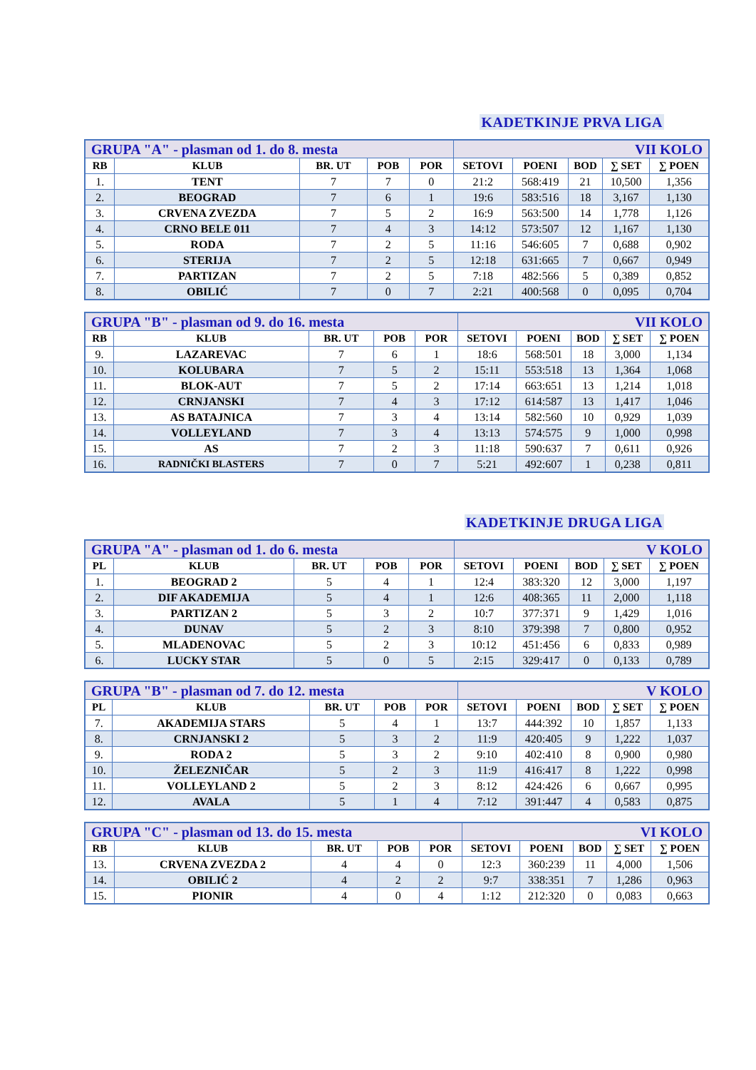KADETKINJE PRVA LIGA
| GRUPA "A" - plasman od 1. do 8. mesta | | | | | VII KOLO | | | | |
| RB | KLUB | BR. UT | POB | POR | SETOVI | POENI | BOD | ∑ SET | ∑ POEN |
| 1. | TENT | 7 | 7 | 0 | 21:2 | 568:419 | 21 | 10,500 | 1,356 |
| 2. | BEOGRAD | 7 | 6 | 1 | 19:6 | 583:516 | 18 | 3,167 | 1,130 |
| 3. | CRVENA ZVEZDA | 7 | 5 | 2 | 16:9 | 563:500 | 14 | 1,778 | 1,126 |
| 4. | CRNO BELE 011 | 7 | 4 | 3 | 14:12 | 573:507 | 12 | 1,167 | 1,130 |
| 5. | RODA | 7 | 2 | 5 | 11:16 | 546:605 | 7 | 0,688 | 0,902 |
| 6. | STERIJA | 7 | 2 | 5 | 12:18 | 631:665 | 7 | 0,667 | 0,949 |
| 7. | PARTIZAN | 7 | 2 | 5 | 7:18 | 482:566 | 5 | 0,389 | 0,852 |
| 8. | OBILIĆ | 7 | 0 | 7 | 2:21 | 400:568 | 0 | 0,095 | 0,704 |
| GRUPA "B" - plasman od 9. do 16. mesta | | | | | VII KOLO | | | | |
| RB | KLUB | BR. UT | POB | POR | SETOVI | POENI | BOD | ∑ SET | ∑ POEN |
| 9. | LAZAREVAC | 7 | 6 | 1 | 18:6 | 568:501 | 18 | 3,000 | 1,134 |
| 10. | KOLUBARA | 7 | 5 | 2 | 15:11 | 553:518 | 13 | 1,364 | 1,068 |
| 11. | BLOK-AUT | 7 | 5 | 2 | 17:14 | 663:651 | 13 | 1,214 | 1,018 |
| 12. | CRNJANSKI | 7 | 4 | 3 | 17:12 | 614:587 | 13 | 1,417 | 1,046 |
| 13. | AS BATAJNICA | 7 | 3 | 4 | 13:14 | 582:560 | 10 | 0,929 | 1,039 |
| 14. | VOLLEYLAND | 7 | 3 | 4 | 13:13 | 574:575 | 9 | 1,000 | 0,998 |
| 15. | AS | 7 | 2 | 3 | 11:18 | 590:637 | 7 | 0,611 | 0,926 |
| 16. | RADNIČKI BLASTERS | 7 | 0 | 7 | 5:21 | 492:607 | 1 | 0,238 | 0,811 |
KADETKINJE DRUGA LIGA
| GRUPA "A" - plasman od 1. do 6. mesta | | | | | V KOLO | | | | |
| PL | KLUB | BR. UT | POB | POR | SETOVI | POENI | BOD | ∑ SET | ∑ POEN |
| 1. | BEOGRAD 2 | 5 | 4 | 1 | 12:4 | 383:320 | 12 | 3,000 | 1,197 |
| 2. | DIF AKADEMIJA | 5 | 4 | 1 | 12:6 | 408:365 | 11 | 2,000 | 1,118 |
| 3. | PARTIZAN 2 | 5 | 3 | 2 | 10:7 | 377:371 | 9 | 1,429 | 1,016 |
| 4. | DUNAV | 5 | 2 | 3 | 8:10 | 379:398 | 7 | 0,800 | 0,952 |
| 5. | MLADENOVAC | 5 | 2 | 3 | 10:12 | 451:456 | 6 | 0,833 | 0,989 |
| 6. | LUCKY STAR | 5 | 0 | 5 | 2:15 | 329:417 | 0 | 0,133 | 0,789 |
| GRUPA "B" - plasman od 7. do 12. mesta | | | | | V KOLO | | | | |
| PL | KLUB | BR. UT | POB | POR | SETOVI | POENI | BOD | ∑ SET | ∑ POEN |
| 7. | AKADEMIJA STARS | 5 | 4 | 1 | 13:7 | 444:392 | 10 | 1,857 | 1,133 |
| 8. | CRNJANSKI 2 | 5 | 3 | 2 | 11:9 | 420:405 | 9 | 1,222 | 1,037 |
| 9. | RODA 2 | 5 | 3 | 2 | 9:10 | 402:410 | 8 | 0,900 | 0,980 |
| 10. | ŽELEZNIČAR | 5 | 2 | 3 | 11:9 | 416:417 | 8 | 1,222 | 0,998 |
| 11. | VOLLEYLAND 2 | 5 | 2 | 3 | 8:12 | 424:426 | 6 | 0,667 | 0,995 |
| 12. | AVALA | 5 | 1 | 4 | 7:12 | 391:447 | 4 | 0,583 | 0,875 |
| GRUPA "C" - plasman od 13. do 15. mesta | | | | | VI KOLO | | | | |
| RB | KLUB | BR. UT | POB | POR | SETOVI | POENI | BOD | ∑ SET | ∑ POEN |
| 13. | CRVENA ZVEZDA 2 | 4 | 4 | 0 | 12:3 | 360:239 | 11 | 4,000 | 1,506 |
| 14. | OBILIĆ 2 | 4 | 2 | 2 | 9:7 | 338:351 | 7 | 1,286 | 0,963 |
| 15. | PIONIR | 4 | 0 | 4 | 1:12 | 212:320 | 0 | 0,083 | 0,663 |